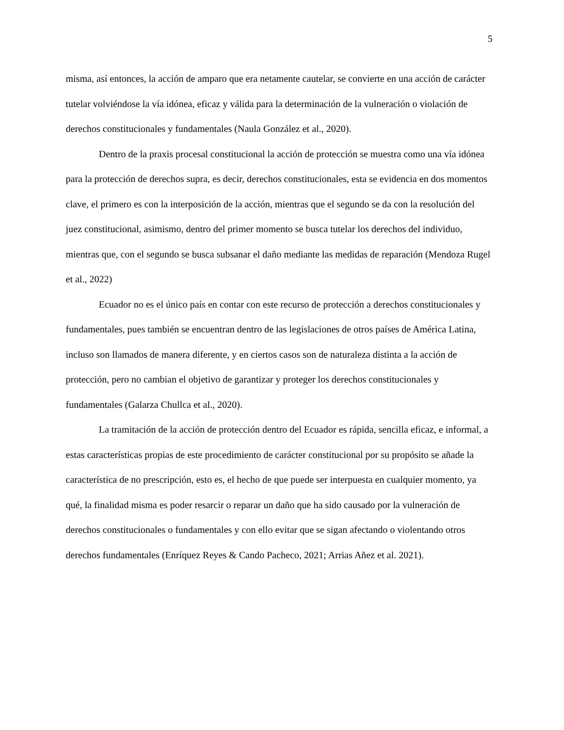5
misma, así entonces, la acción de amparo que era netamente cautelar, se convierte en una acción de carácter tutelar volviéndose la vía idónea, eficaz y válida para la determinación de la vulneración o violación de derechos constitucionales y fundamentales (Naula González et al., 2020).
Dentro de la praxis procesal constitucional la acción de protección se muestra como una vía idónea para la protección de derechos supra, es decir, derechos constitucionales, esta se evidencia en dos momentos clave, el primero es con la interposición de la acción, mientras que el segundo se da con la resolución del juez constitucional, asimismo, dentro del primer momento se busca tutelar los derechos del individuo, mientras que, con el segundo se busca subsanar el daño mediante las medidas de reparación (Mendoza Rugel et al., 2022)
Ecuador no es el único país en contar con este recurso de protección a derechos constitucionales y fundamentales, pues también se encuentran dentro de las legislaciones de otros países de América Latina, incluso son llamados de manera diferente, y en ciertos casos son de naturaleza distinta a la acción de protección, pero no cambian el objetivo de garantizar y proteger los derechos constitucionales y fundamentales (Galarza Chullca et al., 2020).
La tramitación de la acción de protección dentro del Ecuador es rápida, sencilla eficaz, e informal, a estas características propias de este procedimiento de carácter constitucional por su propósito se añade la característica de no prescripción, esto es, el hecho de que puede ser interpuesta en cualquier momento, ya qué, la finalidad misma es poder resarcir o reparar un daño que ha sido causado por la vulneración de derechos constitucionales o fundamentales y con ello evitar que se sigan afectando o violentando otros derechos fundamentales (Enríquez Reyes & Cando Pacheco, 2021; Arrias Añez et al. 2021).